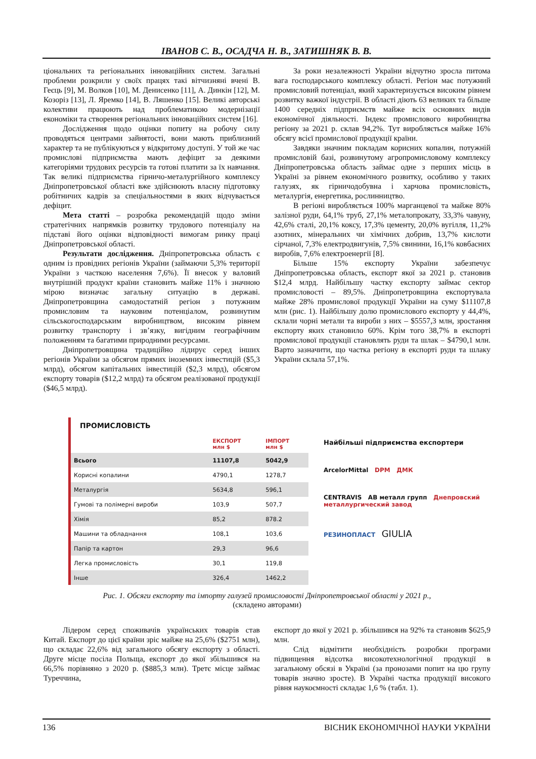ІВАНОВ С. В., ОСАДЧА Н. В., ЗАТИШНЯК В. В.
ціональних та регіональних інноваційних систем. Загальні проблеми розкрили у своїх працях такі вітчизняні вчені В. Геєць [9], М. Волков [10], М. Денисенко [11], А. Динкін [12], М. Козоріз [13], Л. Яремко [14], В. Ляшенко [15]. Великі авторські колективи працюють над проблематикою модернізації економіки та створення регіональних інноваційних систем [16].
Дослідження щодо оцінки попиту на робочу силу проводяться центрами зайнятості, вони мають приблизний характер та не публікуються у відкритому доступі. У той же час промислові підприємства мають дефіцит за деякими категоріями трудових ресурсів та готові платити за їх навчання. Так великі підприємства гірничо-металургійного комплексу Дніпропетровської області вже здійснюють власну підготовку робітничих кадрів за спеціальностями в яких відчувається дефіцит.
Мета статті – розробка рекомендацій щодо зміни стратегічних напрямків розвитку трудового потенціалу на підставі його оцінки відповідності вимогам ринку праці Дніпропетровської області.
Результати дослідження. Дніпропетровська область є одним із провідних регіонів України (займаючи 5,3% території України з часткою населення 7,6%). Її внесок у валовий внутрішній продукт країни становить майже 11% і значною мірою визначає загальну ситуацію в державі. Дніпропетровщина самодостатній регіон з потужним промисловим та науковим потенціалом, розвинутим сільськогосподарським виробництвом, високим рівнем розвитку транспорту і зв’язку, вигідним географічним положенням та багатими природними ресурсами.
Дніпропетровщина традиційно лідирує серед інших регіонів України за обсягом прямих іноземних інвестицій ($5,3 млрд), обсягом капітальних інвестицій ($2,3 млрд), обсягом експорту товарів ($12,2 млрд) та обсягом реалізованої продукції ($46,5 млрд).
За роки незалежності України відчутно зросла питома вага господарського комплексу області. Регіон має потужний промисловий потенціал, який характеризується високим рівнем розвитку важкої індустрії. В області діють 63 великих та більше 1400 середніх підприємств майже всіх основних видів економічної діяльності. Індекс промислового виробництва регіону за 2021 р. склав 94,2%. Тут виробляється майже 16% обсягу всієї промислової продукції країни.
Завдяки значним покладам корисних копалин, потужній промисловій базі, розвинутому агропромисловому комплексу Дніпропетровська область займає одне з перших місць в Україні за рівнем економічного розвитку, особливо у таких галузях, як гірничодобувна і харчова промисловість, металургія, енергетика, рослинництво.
В регіоні виробляється 100% марганцевої та майже 80% залізної руди, 64,1% труб, 27,1% металопрокату, 33,3% чавуну, 42,6% сталі, 20,1% коксу, 17,3% цементу, 20,0% вугілля, 11,2% азотних, мінеральних чи хімічних добрив, 13,7% кислоти сірчаної, 7,3% електродвигунів, 7,5% свинини, 16,1% ковбасних виробів, 7,6% електроенергії [8].
Більше 15% експорту України забезпечує Дніпропетровська область, експорт якої за 2021 р. становив $12,4 млрд. Найбільшу частку експорту займає сектор промисловості – 89,5%. Дніпропетровщина експортувала майже 28% промислової продукції України на суму $11107,8 млн (рис. 1). Найбільшу долю промислового експорту у 44,4%, склали чорні метали та вироби з них – $5557,3 млн, зростання експорту яких становило 60%. Крім того 38,7% в експорті промислової продукції становлять руди та шлак – $4790,1 млн. Варто зазначити, що частка регіону в експорті руди та шлаку України склала 57,1%.
ПРОМИСЛОВІСТЬ
| | ЕКСПОРТ млн $ | ІМПОРТ млн $ |
| --- | --- | --- |
| Всього | 11107,8 | 5042,9 |
| Корисні копалини | 4790,1 | 1278,7 |
| Металургія | 5634,8 | 596,1 |
| Гумові та полімерні вироби | 103,9 | 507,7 |
| Хімія | 85,2 | 878.2 |
| Машини та обладнання | 108,1 | 103,6 |
| Папір та картон | 29,3 | 96,6 |
| Легка промисловість | 30,1 | 119,8 |
| Інше | 326,4 | 1462,2 |
Найбільші підприємства експортери
ArcelorMittal DPM ДМК
CENTRAVIS АВ металл групп Днепровский металлургический завод
РЕЗИНОПЛАСТ GIULIA
Рис. 1. Обсяги експорту та імпорту галузей промисловості Дніпропетровської області у 2021 р.,
(складено авторами)
Лідером серед споживачів українських товарів став Китай. Експорт до цієї країни зріс майже на 25,6% ($2751 млн), що складає 22,6% від загального обсягу експорту з області. Друге місце посіла Польща, експорт до якої збільшився на 66,5% порівняно з 2020 р. ($885,3 млн). Третє місце займає Туреччина,
експорт до якої у 2021 р. збільшився на 92% та становив $625,9 млн.
Слід відмітити необхідність розробки програми підвищення відсотка високотехнологічної продукції в загальному обсязі в Україні (за пронозами попит на цю групу товарів значно зросте). В Україні частка продукції високого рівня наукоємності складає 1,6 % (табл. 1).
136 ВІСНИК ЕКОНОМІЧНОЇ НАУКИ УКРАЇНИ